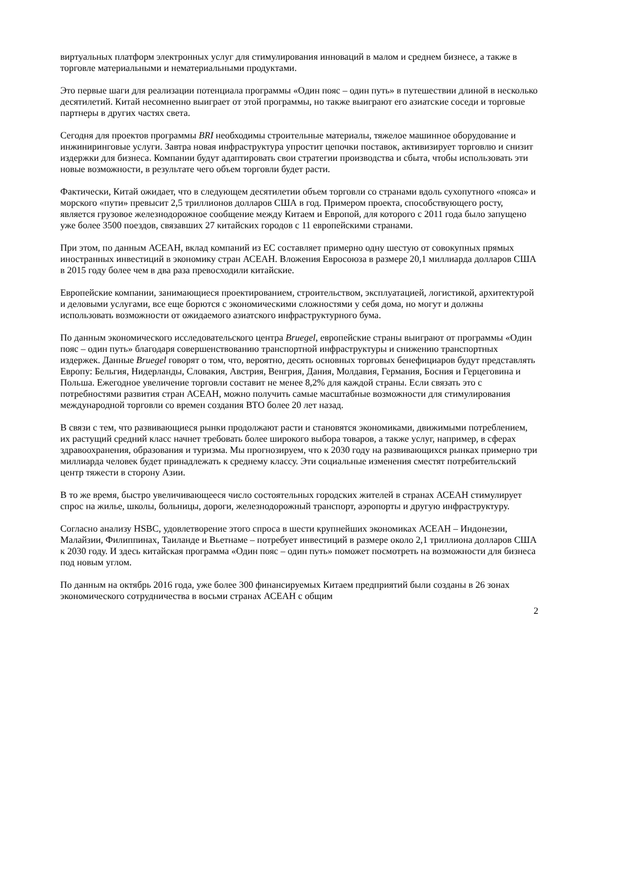виртуальных платформ электронных услуг для стимулирования инноваций в малом и среднем бизнесе, а также в торговле материальными и нематериальными продуктами.
Это первые шаги для реализации потенциала программы «Один пояс – один путь» в путешествии длиной в несколько десятилетий. Китай несомненно выиграет от этой программы, но также выиграют его азиатские соседи и торговые партнеры в других частях света.
Сегодня для проектов программы BRI необходимы строительные материалы, тяжелое машинное оборудование и инжиниринговые услуги. Завтра новая инфраструктура упростит цепочки поставок, активизирует торговлю и снизит издержки для бизнеса. Компании будут адаптировать свои стратегии производства и сбыта, чтобы использовать эти новые возможности, в результате чего объем торговли будет расти.
Фактически, Китай ожидает, что в следующем десятилетии объем торговли со странами вдоль сухопутного «пояса» и морского «пути» превысит 2,5 триллионов долларов США в год. Примером проекта, способствующего росту, является грузовое железнодорожное сообщение между Китаем и Европой, для которого с 2011 года было запущено уже более 3500 поездов, связавших 27 китайских городов с 11 европейскими странами.
При этом, по данным АСЕАН, вклад компаний из ЕС составляет примерно одну шестую от совокупных прямых иностранных инвестиций в экономику стран АСЕАН. Вложения Евросоюза в размере 20,1 миллиарда долларов США в 2015 году более чем в два раза превосходили китайские.
Европейские компании, занимающиеся проектированием, строительством, эксплуатацией, логистикой, архитектурой и деловыми услугами, все еще борются с экономическими сложностями у себя дома, но могут и должны использовать возможности от ожидаемого азиатского инфраструктурного бума.
По данным экономического исследовательского центра Bruegel, европейские страны выиграют от программы «Один пояс – один путь» благодаря совершенствованию транспортной инфраструктуры и снижению транспортных издержек. Данные Bruegel говорят о том, что, вероятно, десять основных торговых бенефициаров будут представлять Европу: Бельгия, Нидерланды, Словакия, Австрия, Венгрия, Дания, Молдавия, Германия, Босния и Герцеговина и Польша. Ежегодное увеличение торговли составит не менее 8,2% для каждой страны. Если связать это с потребностями развития стран АСЕАН, можно получить самые масштабные возможности для стимулирования международной торговли со времен создания ВТО более 20 лет назад.
В связи с тем, что развивающиеся рынки продолжают расти и становятся экономиками, движимыми потреблением, их растущий средний класс начнет требовать более широкого выбора товаров, а также услуг, например, в сферах здравоохранения, образования и туризма. Мы прогнозируем, что к 2030 году на развивающихся рынках примерно три миллиарда человек будет принадлежать к среднему классу. Эти социальные изменения сместят потребительский центр тяжести в сторону Азии.
В то же время, быстро увеличивающееся число состоятельных городских жителей в странах АСЕАН стимулирует спрос на жилье, школы, больницы, дороги, железнодорожный транспорт, аэропорты и другую инфраструктуру.
Согласно анализу HSBC, удовлетворение этого спроса в шести крупнейших экономиках АСЕАН – Индонезии, Малайзии, Филиппинах, Таиланде и Вьетнаме – потребует инвестиций в размере около 2,1 триллиона долларов США к 2030 году. И здесь китайская программа «Один пояс – один путь» поможет посмотреть на возможности для бизнеса под новым углом.
По данным на октябрь 2016 года, уже более 300 финансируемых Китаем предприятий были созданы в 26 зонах экономического сотрудничества в восьми странах АСЕАН с общим
2